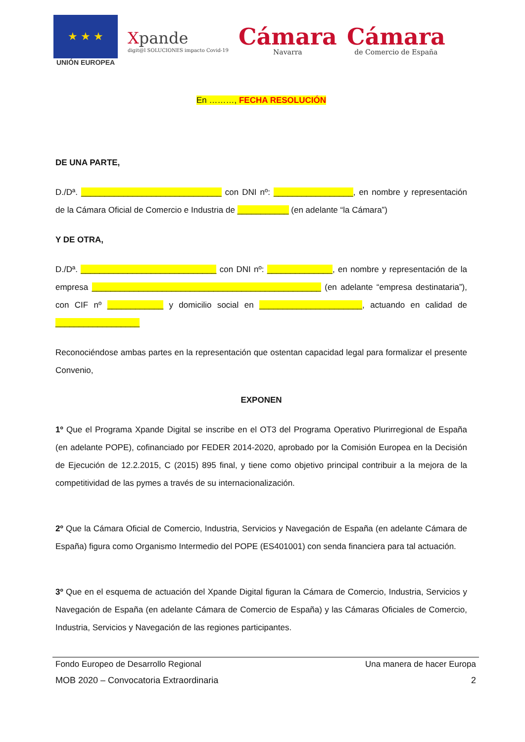★ ★ ★
UNIÓN EUROPEA
Xpande
digit@l SOLUCIONES impacto Covid-19
Cámara
Navarra
Cámara
de Comercio de España
En ………, FECHA RESOLUCIÓN
DE UNA PARTE,
D./Dª. ______________________________ con DNI nº: _________________, en nombre y representación de la Cámara Oficial de Comercio e Industria de ___________ (en adelante “la Cámara”)
Y DE OTRA,
D./Dª. _____________________________ con DNI nº: ______________, en nombre y representación de la empresa _________________________________________________ (en adelante “empresa destinataria”), con CIF nº ____________ y domicilio social en ______________________, actuando en calidad de __________________
Reconociéndose ambas partes en la representación que ostentan capacidad legal para formalizar el presente Convenio,
EXPONEN
1º Que el Programa Xpande Digital se inscribe en el OT3 del Programa Operativo Plurirregional de España (en adelante POPE), cofinanciado por FEDER 2014-2020, aprobado por la Comisión Europea en la Decisión de Ejecución de 12.2.2015, C (2015) 895 final, y tiene como objetivo principal contribuir a la mejora de la competitividad de las pymes a través de su internacionalización.
2º Que la Cámara Oficial de Comercio, Industria, Servicios y Navegación de España (en adelante Cámara de España) figura como Organismo Intermedio del POPE (ES401001) con senda financiera para tal actuación.
3º Que en el esquema de actuación del Xpande Digital figuran la Cámara de Comercio, Industria, Servicios y Navegación de España (en adelante Cámara de Comercio de España) y las Cámaras Oficiales de Comercio, Industria, Servicios y Navegación de las regiones participantes.
Fondo Europeo de Desarrollo Regional Una manera de hacer Europa
MOB 2020 – Convocatoria Extraordinaria 2